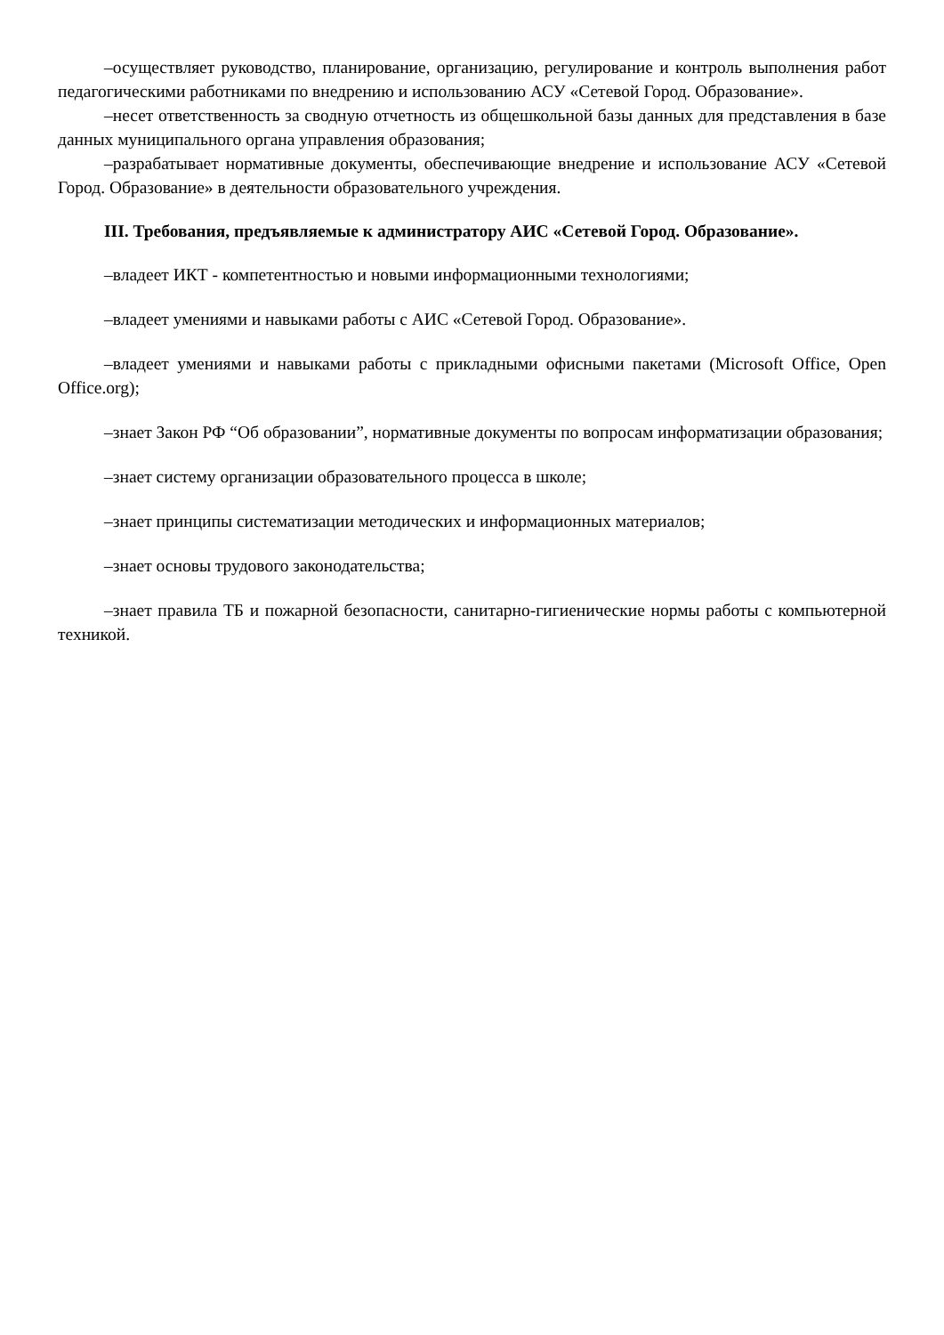–осуществляет руководство, планирование, организацию, регулирование и контроль выполнения работ педагогическими работниками по внедрению и использованию АСУ «Сетевой Город. Образование».
–несет ответственность за сводную отчетность из общешкольной базы данных для представления в базе данных муниципального органа управления образования;
–разрабатывает нормативные документы, обеспечивающие внедрение и использование АСУ «Сетевой Город. Образование» в деятельности образовательного учреждения.
III. Требования, предъявляемые к администратору АИС «Сетевой Город. Образование».
–владеет ИКТ - компетентностью и новыми информационными технологиями;
–владеет умениями и навыками работы с АИС «Сетевой Город. Образование».
–владеет умениями и навыками работы с прикладными офисными пакетами (Microsoft Office, Open Office.org);
–знает Закон РФ “Об образовании”, нормативные документы по вопросам информатизации образования;
–знает систему организации образовательного процесса в школе;
–знает принципы систематизации методических и информационных материалов;
–знает основы трудового законодательства;
–знает правила ТБ и пожарной безопасности, санитарно-гигиенические нормы работы с компьютерной техникой.